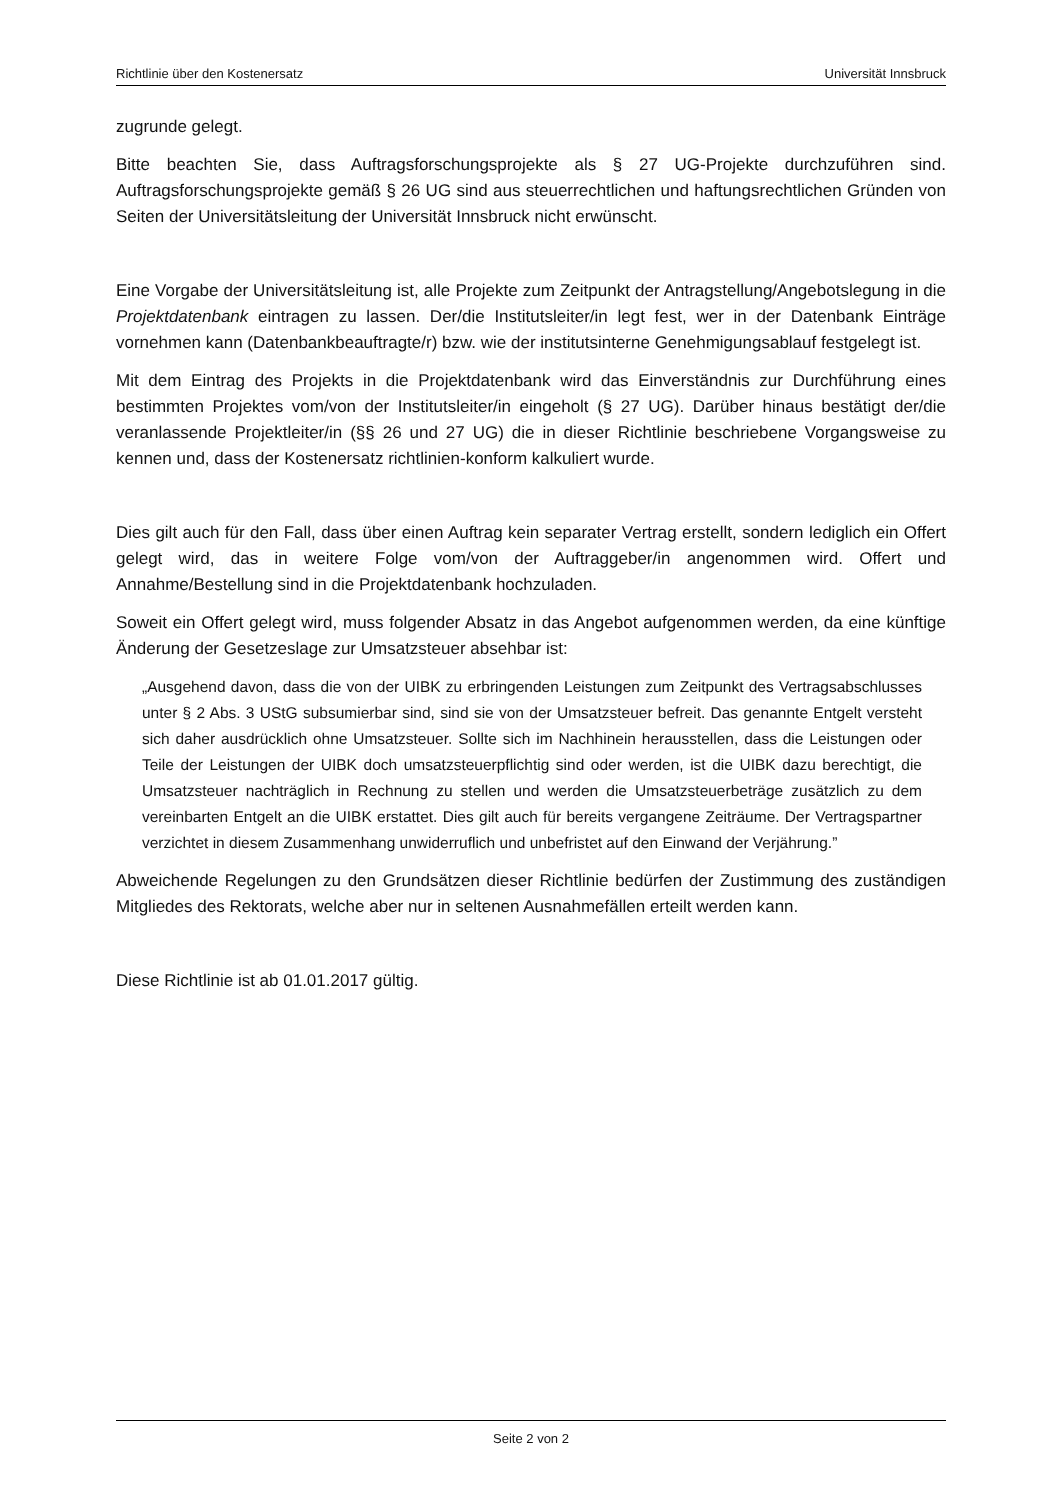Richtlinie über den Kostenersatz Universität Innsbruck
zugrunde gelegt.
Bitte beachten Sie, dass Auftragsforschungsprojekte als § 27 UG-Projekte durchzuführen sind. Auftragsforschungsprojekte gemäß § 26 UG sind aus steuerrechtlichen und haftungsrechtlichen Gründen von Seiten der Universitätsleitung der Universität Innsbruck nicht erwünscht.
Eine Vorgabe der Universitätsleitung ist, alle Projekte zum Zeitpunkt der Antragstellung/Angebotslegung in die Projektdatenbank eintragen zu lassen. Der/die Institutsleiter/in legt fest, wer in der Datenbank Einträge vornehmen kann (Datenbankbeauftragte/r) bzw. wie der institutsinterne Genehmigungsablauf festgelegt ist.
Mit dem Eintrag des Projekts in die Projektdatenbank wird das Einverständnis zur Durchführung eines bestimmten Projektes vom/von der Institutsleiter/in eingeholt (§ 27 UG). Darüber hinaus bestätigt der/die veranlassende Projektleiter/in (§§ 26 und 27 UG) die in dieser Richtlinie beschriebene Vorgangsweise zu kennen und, dass der Kostenersatz richtlinien-konform kalkuliert wurde.
Dies gilt auch für den Fall, dass über einen Auftrag kein separater Vertrag erstellt, sondern lediglich ein Offert gelegt wird, das in weitere Folge vom/von der Auftraggeber/in angenommen wird. Offert und Annahme/Bestellung sind in die Projektdatenbank hochzuladen.
Soweit ein Offert gelegt wird, muss folgender Absatz in das Angebot aufgenommen werden, da eine künftige Änderung der Gesetzeslage zur Umsatzsteuer absehbar ist:
„Ausgehend davon, dass die von der UIBK zu erbringenden Leistungen zum Zeitpunkt des Vertragsabschlusses unter § 2 Abs. 3 UStG subsumierbar sind, sind sie von der Umsatzsteuer befreit. Das genannte Entgelt versteht sich daher ausdrücklich ohne Umsatzsteuer. Sollte sich im Nachhinein herausstellen, dass die Leistungen oder Teile der Leistungen der UIBK doch umsatzsteuerpflichtig sind oder werden, ist die UIBK dazu berechtigt, die Umsatzsteuer nachträglich in Rechnung zu stellen und werden die Umsatzsteuerbeträge zusätzlich zu dem vereinbarten Entgelt an die UIBK erstattet. Dies gilt auch für bereits vergangene Zeiträume. Der Vertragspartner verzichtet in diesem Zusammenhang unwiderruflich und unbefristet auf den Einwand der Verjährung.”
Abweichende Regelungen zu den Grundsätzen dieser Richtlinie bedürfen der Zustimmung des zuständigen Mitgliedes des Rektorats, welche aber nur in seltenen Ausnahmefällen erteilt werden kann.
Diese Richtlinie ist ab 01.01.2017 gültig.
Seite 2 von 2